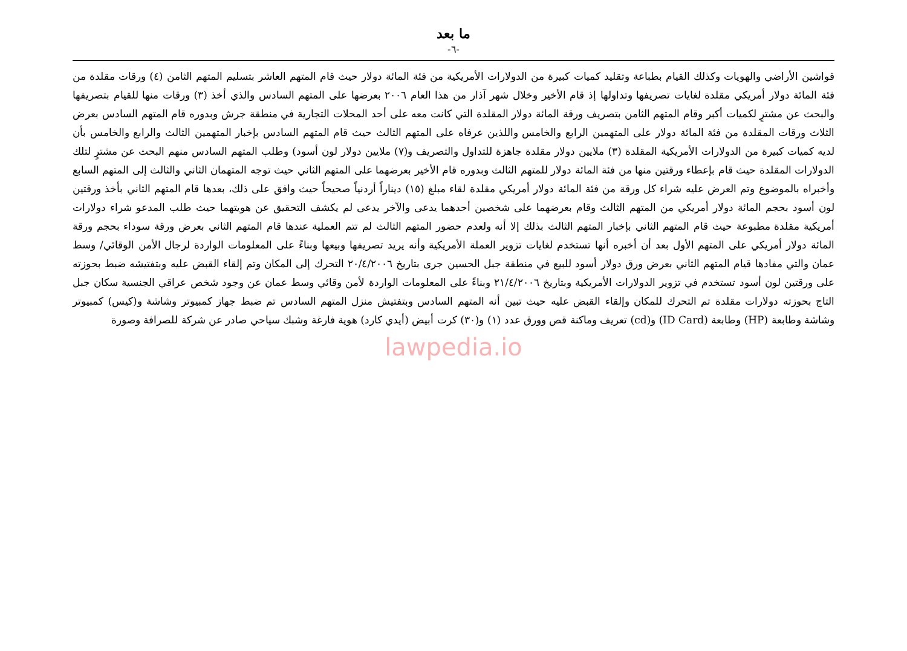ما بعد
-٦-
قواشين الأراضي والهويات وكذلك القيام بطباعة وتقليد كميات كبيرة من الدولارات الأمريكية من فئة المائة دولار حيث قام المتهم العاشر بتسليم المتهم الثامن (٤) ورقات مقلدة من فئة المائة دولار أمريكي مقلدة لغايات تصريفها وتداولها إذ قام الأخير وخلال شهر آذار من هذا العام ٢٠٠٦ بعرضها على المتهم السادس والذي أخذ (٣) ورقات منها للقيام بتصريفها والبحث عن مشترٍ لكميات أكبر وقام المتهم الثامن بتصريف ورقة المائة دولار المقلدة التي كانت معه على أحد المحلات التجارية في منطقة جرش وبدوره قام المتهم السادس بعرض الثلاث ورقات المقلدة من فئة المائة دولار على المتهمين الرابع والخامس واللذين عرفاه على المتهم الثالث حيث قام المتهم السادس بإخبار المتهمين الثالث والرابع والخامس بأن لديه كميات كبيرة من الدولارات الأمريكية المقلدة (٣) ملايين دولار مقلدة جاهزة للتداول والتصريف و(٧) ملايين دولار لون أسود) وطلب المتهم السادس منهم البحث عن مشترٍ لتلك الدولارات المقلدة حيث قام بإعطاء ورقتين منها من فئة المائة دولار للمتهم الثالث وبدوره قام الأخير بعرضهما على المتهم الثاني حيث توجه المتهمان الثاني والثالث إلى المتهم السابع وأخبراه بالموضوع وتم العرض عليه شراء كل ورقة من فئة المائة دولار أمريكي مقلدة لقاء مبلغ (١٥) ديناراً أردنياً صحيحاً حيث وافق على ذلك، بعدها قام المتهم الثاني بأخذ ورقتين لون أسود بحجم المائة دولار أمريكي من المتهم الثالث وقام بعرضهما على شخصين أحدهما يدعى والآخر يدعى لم يكشف التحقيق عن هويتهما حيث طلب المدعو شراء دولارات أمريكية مقلدة مطبوعة حيث قام المتهم الثاني بإخبار المتهم الثالث بذلك إلا أنه ولعدم حضور المتهم الثالث لم تتم العملية عندها قام المتهم الثاني بعرض ورقة سوداء بحجم ورقة المائة دولار أمريكي على المتهم الأول بعد أن أخبره أنها تستخدم لغايات تزوير العملة الأمريكية وأنه يريد تصريفها وبيعها وبناءً على المعلومات الواردة لرجال الأمن الوقائي/ وسط عمان والتي مفادها قيام المتهم الثاني بعرض ورق دولار أسود للبيع في منطقة جبل الحسين جرى بتاريخ ٢٠/٤/٢٠٠٦ التحرك إلى المكان وتم إلقاء القبض عليه وبتفتيشه ضبط بحوزته على ورقتين لون أسود تستخدم في تزوير الدولارات الأمريكية وبتاريخ ٢١/٤/٢٠٠٦ وبناءً على المعلومات الواردة لأمن وقائي وسط عمان عن وجود شخص عراقي الجنسية سكان جبل التاج بحوزته دولارات مقلدة تم التحرك للمكان وإلقاء القبض عليه حيث تبين أنه المتهم السادس وبتفتيش منزل المتهم السادس تم ضبط جهاز كمبيوتر وشاشة و(كيس) كمبيوتر وشاشة وطابعة (HP) وطابعة (ID Card) و(cd) تعريف وماكنة قص وورق عدد (١) و(٣٠) كرت أبيض (أيدي كارد) هوية فارغة وشبك سياحي صادر عن شركة للصرافة وصورة
lawpedia.io